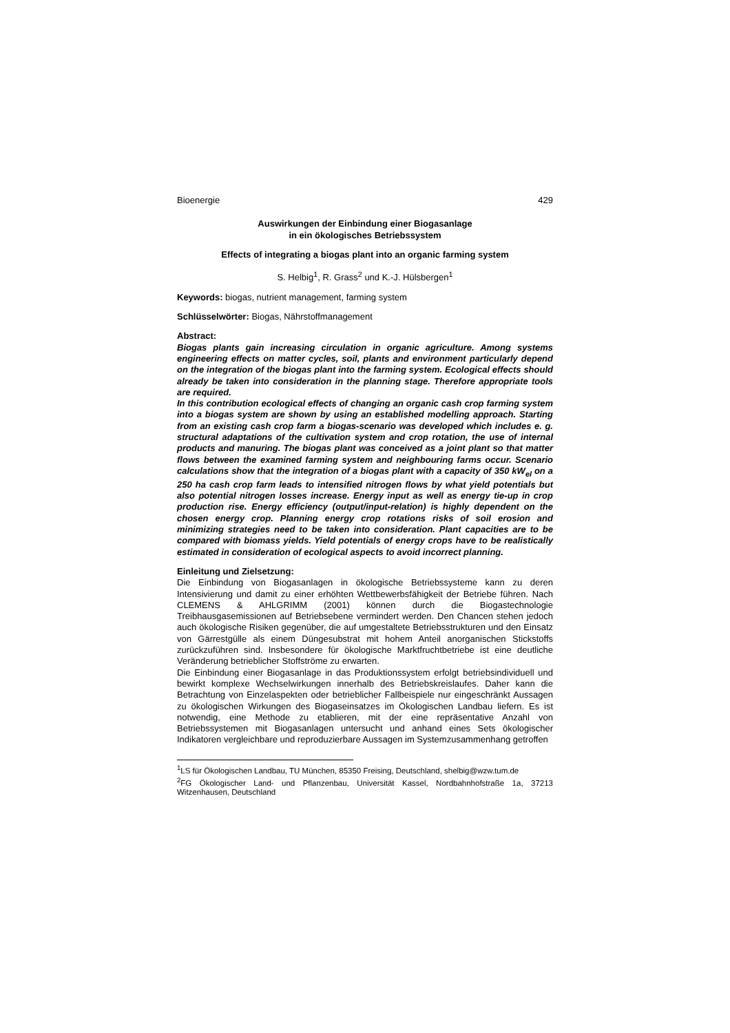Bioenergie 429
Auswirkungen der Einbindung einer Biogasanlage
in ein ökologisches Betriebssystem
Effects of integrating a biogas plant into an organic farming system
S. Helbig<sup>1</sup>, R. Grass<sup>2</sup> und K.-J. Hülsbergen<sup>1</sup>
Keywords: biogas, nutrient management, farming system
Schlüsselwörter: Biogas, Nährstoffmanagement
Abstract:
Biogas plants gain increasing circulation in organic agriculture. Among systems engineering effects on matter cycles, soil, plants and environment particularly depend on the integration of the biogas plant into the farming system. Ecological effects should already be taken into consideration in the planning stage. Therefore appropriate tools are required.
In this contribution ecological effects of changing an organic cash crop farming system into a biogas system are shown by using an established modelling approach. Starting from an existing cash crop farm a biogas-scenario was developed which includes e. g. structural adaptations of the cultivation system and crop rotation, the use of internal products and manuring. The biogas plant was conceived as a joint plant so that matter flows between the examined farming system and neighbouring farms occur. Scenario calculations show that the integration of a biogas plant with a capacity of 350 kW<sub>el</sub> on a 250 ha cash crop farm leads to intensified nitrogen flows by what yield potentials but also potential nitrogen losses increase. Energy input as well as energy tie-up in crop production rise. Energy efficiency (output/input-relation) is highly dependent on the chosen energy crop. Planning energy crop rotations risks of soil erosion and minimizing strategies need to be taken into consideration. Plant capacities are to be compared with biomass yields. Yield potentials of energy crops have to be realistically estimated in consideration of ecological aspects to avoid incorrect planning.
Einleitung und Zielsetzung:
Die Einbindung von Biogasanlagen in ökologische Betriebssysteme kann zu deren Intensivierung und damit zu einer erhöhten Wettbewerbsfähigkeit der Betriebe führen. Nach CLEMENS & AHLGRIMM (2001) können durch die Biogastechnologie Treibhausgasemissionen auf Betriebsebene vermindert werden. Den Chancen stehen jedoch auch ökologische Risiken gegenüber, die auf umgestaltete Betriebsstrukturen und den Einsatz von Gärrestgülle als einem Düngesubstrat mit hohem Anteil anorganischen Stickstoffs zurückzuführen sind. Insbesondere für ökologische Marktfruchtbetriebe ist eine deutliche Veränderung betrieblicher Stoffströme zu erwarten.
Die Einbindung einer Biogasanlage in das Produktionssystem erfolgt betriebsindividuell und bewirkt komplexe Wechselwirkungen innerhalb des Betriebskreislaufes. Daher kann die Betrachtung von Einzelaspekten oder betrieblicher Fallbeispiele nur eingeschränkt Aussagen zu ökologischen Wirkungen des Biogaseinsatzes im Ökologischen Landbau liefern. Es ist notwendig, eine Methode zu etablieren, mit der eine repräsentative Anzahl von Betriebssystemen mit Biogasanlagen untersucht und anhand eines Sets ökologischer Indikatoren vergleichbare und reproduzierbare Aussagen im Systemzusammenhang getroffen
<sup>1</sup> LS für Ökologischen Landbau, TU München, 85350 Freising, Deutschland, shelbig@wzw.tum.de
<sup>2</sup> FG Ökologischer Land- und Pflanzenbau, Universität Kassel, Nordbahnhofstraße 1a, 37213 Witzenhausen, Deutschland